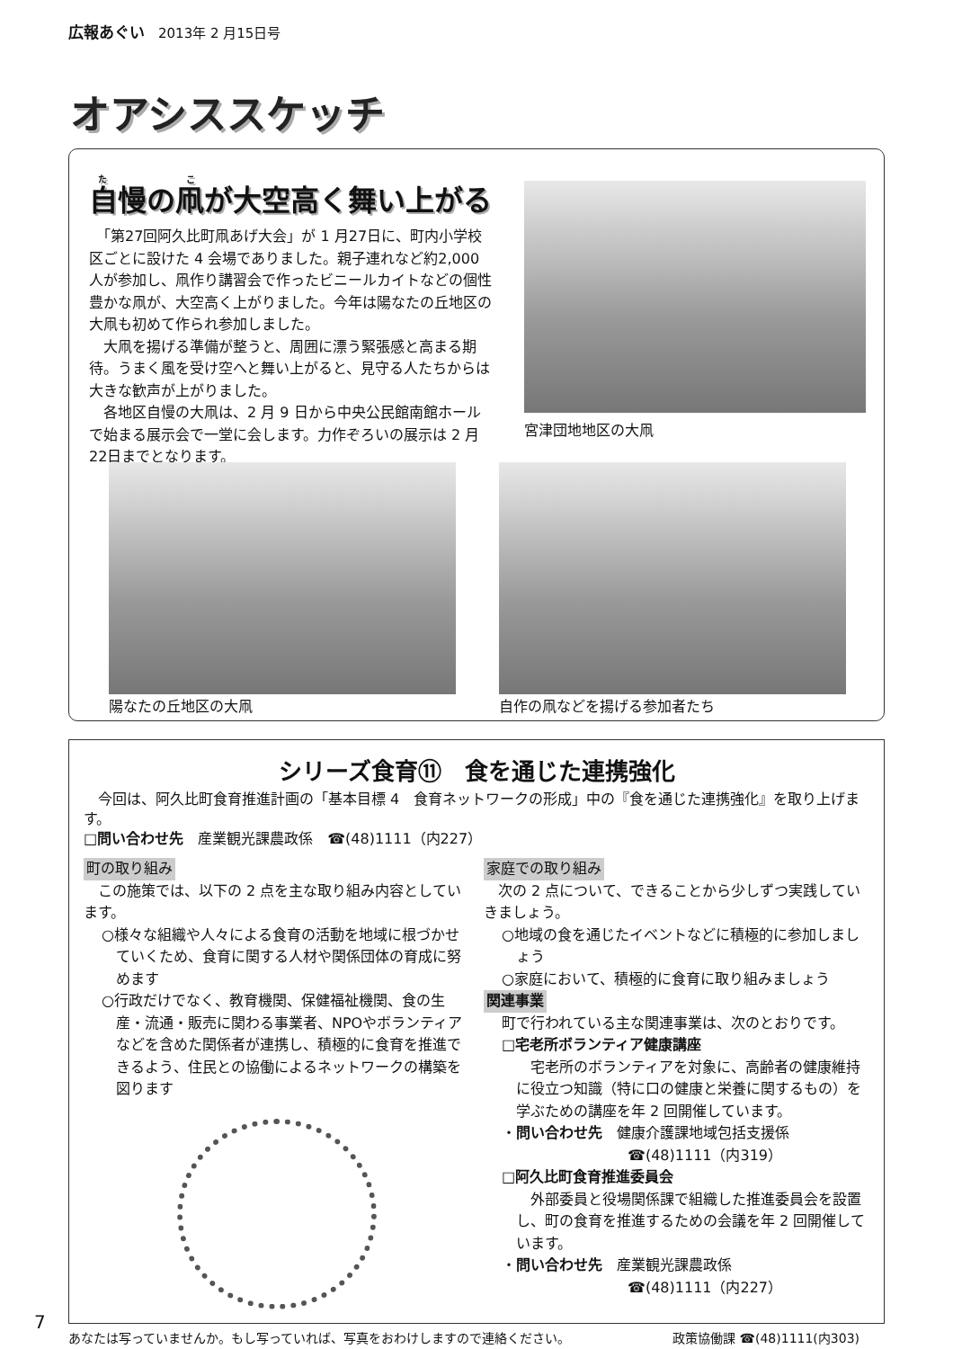広報あぐい　2013年 2 月15日号
オアシススケッチ
自慢の凧が大空高く舞い上がる
　「第27回阿久比町凧あげ大会」が 1 月27日に、町内小学校区ごとに設けた 4 会場でありました。親子連れなど約2,000人が参加し、凧作り講習会で作ったビニールカイトなどの個性豊かな凧が、大空高く上がりました。今年は陽なたの丘地区の大凧も初めて作られ参加しました。
　大凧を揚げる準備が整うと、周囲に漂う緊張感と高まる期待。うまく風を受け空へと舞い上がると、見守る人たちからは大きな歓声が上がりました。
　各地区自慢の大凧は、2 月 9 日から中央公民館南館ホールで始まる展示会で一堂に会します。力作ぞろいの展示は 2 月22日までとなります。
宮津団地地区の大凧
陽なたの丘地区の大凧 自作の凧などを揚げる参加者たち
シリーズ食育⑪　食を通じた連携強化
　今回は、阿久比町食育推進計画の「基本目標 4　食育ネットワークの形成」中の『食を通じた連携強化』を取り上げます。
□問い合わせ先　産業観光課農政係　☎(48)1111（内227）
町の取り組み
　この施策では、以下の 2 点を主な取り組み内容としています。
○様々な組織や人々による食育の活動を地域に根づかせていくため、食育に関する人材や関係団体の育成に努めます
○行政だけでなく、教育機関、保健福祉機関、食の生産・流通・販売に関わる事業者、NPOやボランティアなどを含めた関係者が連携し、積極的に食育を推進できるよう、住民との協働によるネットワークの構築を図ります
家庭での取り組み
　次の 2 点について、できることから少しずつ実践していきましょう。
○地域の食を通じたイベントなどに積極的に参加しましょう
○家庭において、積極的に食育に取り組みましょう
関連事業
町で行われている主な関連事業は、次のとおりです。
□宅老所ボランティア健康講座
　宅老所のボランティアを対象に、高齢者の健康維持に役立つ知識（特に口の健康と栄養に関するもの）を学ぶための講座を年 2 回開催しています。
・問い合わせ先　健康介護課地域包括支援係
☎(48)1111（内319）
□阿久比町食育推進委員会
　外部委員と役場関係課で組織した推進委員会を設置し、町の食育を推進するための会議を年 2 回開催しています。
・問い合わせ先　産業観光課農政係
☎(48)1111（内227）
7
あなたは写っていませんか。もし写っていれば、写真をおわけしますので連絡ください。 政策協働課 ☎(48)1111(内303)